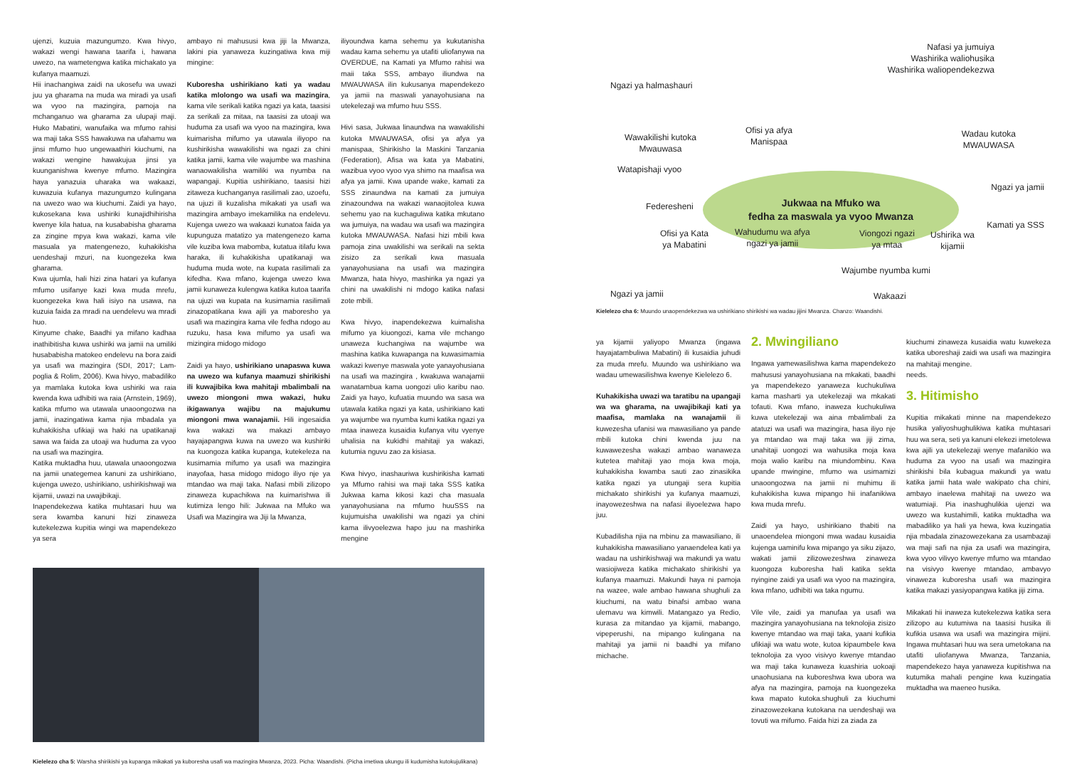ujenzi, kuzuia mazungumzo. Kwa hivyo, wakazi wengi hawana taarifa i, hawana uwezo, na wametengwa katika michakato ya kufanya maamuzi.
Hii inachangiwa zaidi na ukosefu wa uwazi juu ya gharama na muda wa miradi ya usafi wa vyoo na mazingira, pamoja na mchanganuo wa gharama za ulupaji maji. Huko Mabatini, wanufaika wa mfumo rahisi wa maji taka SSS hawakuwa na ufahamu wa jinsi mfumo huo ungewaathiri kiuchumi, na wakazi wengine hawakujua jinsi ya kuunganishwa kwenye mfumo. Mazingira haya yanazuia uharaka wa wakaazi, kuwazuia kufanya mazungumzo kulingana na uwezo wao wa kiuchumi. Zaidi ya hayo, kukosekana kwa ushiriki kunajidhihirisha kwenye kila hatua, na kusababisha gharama za zingine mpya kwa wakazi, kama vile masuala ya matengenezo, kuhakikisha uendeshaji mzuri, na kuongezeka kwa gharama.
Kwa ujumla, hali hizi zina hatari ya kufanya mfumo usifanye kazi kwa muda mrefu, kuongezeka kwa hali isiyo na usawa, na kuzuia faida za mradi na uendelevu wa mradi huo.
Kinyume chake, Baadhi ya mifano kadhaa inathibitisha kuwa ushiriki wa jamii na umiliki husababisha matokeo endelevu na bora zaidi ya usafi wa mazingira (SDI, 2017; Lam-poglia & Rolim, 2006). Kwa hivyo, mabadiliko ya mamlaka kutoka kwa ushiriki wa raia kwenda kwa udhibiti wa raia (Arnstein, 1969), katika mfumo wa utawala unaoongozwa na jamii, inazingatiwa kama njia mbadala ya kuhakikisha ufikiaji wa haki na upatikanaji sawa wa faida za utoaji wa huduma za vyoo na usafi wa mazingira.
Katika muktadha huu, utawala unaoongozwa na jamii unategemea kanuni za ushirikiano, kujenga uwezo, ushirikiano, ushirikishwaji wa kijamii, uwazi na uwajibikaji.
Inapendekezwa katika muhtasari huu wa sera kwamba kanuni hizi zinaweza kutekelezwa kupitia wingi wa mapendekezo ya sera
ambayo ni mahususi kwa jiji la Mwanza, lakini pia yanaweza kuzingatiwa kwa miji mingine:
Kuboresha ushirikiano kati ya wadau katika mlolongo wa usafi wa mazingira, kama vile serikali katika ngazi ya kata, taasisi za serikali za mitaa, na taasisi za utoaji wa huduma za usafi wa vyoo na mazingira, kwa kuimarisha mifumo ya utawala iliyopo na kushirikisha wawakilishi wa ngazi za chini katika jamii, kama vile wajumbe wa mashina wanaowakilisha wamiliki wa nyumba na wapangaji. Kupitia ushirikiano, taasisi hizi zitaweza kuchanganya rasilimali zao, uzoefu, na ujuzi ili kuzalisha mikakati ya usafi wa mazingira ambayo imekamilika na endelevu. Kujenga uwezo wa wakaazi kunatoa faida ya kupunguza matatizo ya matengenezo kama vile kuziba kwa mabomba, kutatua itilafu kwa haraka, ili kuhakikisha upatikanaji wa huduma muda wote, na kupata rasilimali za kifedha. Kwa mfano, kujenga uwezo kwa jamii kunaweza kulengwa katika kutoa taarifa na ujuzi wa kupata na kusimamia rasilimali zinazopatikana kwa ajili ya maboresho ya usafi wa mazingira kama vile fedha ndogo au ruzuku, hasa kwa mifumo ya usafi wa mizingira midogo midogo
Zaidi ya hayo, ushirikiano unapaswa kuwa na uwezo wa kufanya maamuzi shirikishi ili kuwajibika kwa mahitaji mbalimbali na uwezo miongoni mwa wakazi, huku ikigawanya wajibu na majukumu miongoni mwa wanajamii. Hili ingesaidia kwa wakazi wa makazi ambayo hayajapangwa kuwa na uwezo wa kushiriki na kuongoza katika kupanga, kutekeleza na kusimamia mifumo ya usafi wa mazingira inayofaa, hasa midogo midogo iliyo nje ya mtandao wa maji taka. Nafasi mbili zilizopo zinaweza kupachikwa na kuimarishwa ili kutimiza lengo hili: Jukwaa na Mfuko wa Usafi wa Mazingira wa Jiji la Mwanza,
iliyoundwa kama sehemu ya kukutanisha wadau kama sehemu ya utafiti uliofanywa na OVERDUE, na Kamati ya Mfumo rahisi wa maii taka SSS, ambayo iliundwa na MWAUWASA ilin kukusanya mapendekezo ya jamii na maswali yanayohusiana na utekelezaji wa mfumo huu SSS.
Hivi sasa, Jukwaa linaundwa na wawakilishi kutoka MWAUWASA, ofisi ya afya ya manispaa, Shirikisho la Maskini Tanzania (Federation), Afisa wa kata ya Mabatini, wazibua vyoo vyoo vya shimo na maafisa wa afya ya jamii. Kwa upande wake, kamati za SSS zinaundwa na kamati za jumuiya zinazoundwa na wakazi wanaojitolea kuwa sehemu yao na kuchaguliwa katika mkutano wa jumuiya, na wadau wa usafi wa mazingira kutoka MWAUWASA. Nafasi hizi mbili kwa pamoja zina uwakilishi wa serikali na sekta zisizo za serikali kwa masuala yanayohusiana na usafi wa mazingira Mwanza, hata hivyo, mashirika ya ngazi ya chini na uwakilishi ni mdogo katika nafasi zote mbili.
Kwa hivyo, inapendekezwa kuimalisha mifumo ya kiuongozi, kama vile mchango unaweza kuchangiwa na wajumbe wa mashina katika kuwapanga na kuwasimamia wakazi kwenye maswala yote yanayohusiana na usafi wa mazingira , kwakuwa wanajamii wanatambua kama uongozi ulio karibu nao. Zaidi ya hayo, kufuatia muundo wa sasa wa utawala katika ngazi ya kata, ushirikiano kati ya wajumbe wa nyumba kumi katika ngazi ya mtaa inaweza kusaidia kufanya vitu vyenye uhalisia na kukidhi mahitaji ya wakazi, kutumia nguvu zao za kisiasa.
Kwa hivyo, inashauriwa kushirikisha kamati ya Mfumo rahisi wa maji taka SSS katika Jukwaa kama kikosi kazi cha masuala yanayohusiana na mfumo huuSSS na kujumuisha uwakilishi wa ngazi ya chini kama ilivyoelezwa hapo juu na mashirika mengine
Kielelezo cha 5: Warsha shirikishi ya kupanga mikakati ya kuboresha usafi wa mazingira Mwanza, 2023. Picha: Waandishi. (Picha imetiwa ukungu ili kudumisha kutokujulikana)
Nafasi ya jumuiya
Washirika waliohusika
Washirika waliopendekezwa
Ngazi ya halmashauri
Wawakilishi kutoka
Mwauwasa
Ofisi ya afya
Manispaa
Wadau kutoka
MWAUWASA
Watapishaji vyoo
Jukwaa na Mfuko wa
fedha za maswala ya vyoo Mwanza
Ngazi ya jamii
Federesheni
Kamati ya SSS
Ofisi ya Kata
ya Mabatini
Wahudumu wa afya
ngazi ya jamii
Viongozi ngazi
ya mtaa
Ushirika wa
kijamii
Wajumbe nyumba kumi
Ngazi ya jamii Wakaazi
Kielelezo cha 6: Muundo unaopendekezwa wa ushirikiano shirikishi wa wadau jijini Mwanza. Chanzo: Waandishi.
ya kijamii yaliyopo Mwanza (ingawa hayajatambuliwa Mabatini) ili kusaidia juhudi za muda mrefu. Muundo wa ushirikiano wa wadau umewasilishwa kwenye Kielelezo 6.
Kuhakikisha uwazi wa taratibu na upangaji wa wa gharama, na uwajibikaji kati ya maafisa, mamlaka na wanajamii ili kuwezesha ufanisi wa mawasiliano ya pande mbili kutoka chini kwenda juu na kuwawezesha wakazi ambao wanaweza kutetea mahitaji yao moja kwa moja, kuhakikisha kwamba sauti zao zinasikika katika ngazi ya utungaji sera kupitia michakato shirikishi ya kufanya maamuzi, inayowezeshwa na nafasi iliyoelezwa hapo juu.
Kubadilisha njia na mbinu za mawasiliano, ili kuhakikisha mawasiliano yanaendelea kati ya wadau na ushirikishwaji wa makundi ya watu wasiojiweza katika michakato shirikishi ya kufanya maamuzi. Makundi haya ni pamoja na wazee, wale ambao hawana shughuli za kiuchumi, na watu binafsi ambao wana ulemavu wa kimwili. Matangazo ya Redio, kurasa za mitandao ya kijamii, mabango, vipeperushi, na mipango kulingana na mahitaji ya jamii ni baadhi ya mifano michache.
2. Mwingiliano
Ingawa yamewasilishwa kama mapendekezo mahususi yanayohusiana na mkakati, baadhi ya mapendekezo yanaweza kuchukuliwa kama masharti ya utekelezaji wa mkakati tofauti. Kwa mfano, inaweza kuchukuliwa kuwa utekelezaji wa aina mbalimbali za atatuzi wa usafi wa mazingira, hasa iliyo nje ya mtandao wa maji taka wa jiji zima, unahitaji uongozi wa wahusika moja kwa moja walio karibu na miundombinu. Kwa upande mwingine, mfumo wa usimamizi unaoongozwa na jamii ni muhimu ili kuhakikisha kuwa mipango hii inafanikiwa kwa muda mrefu.
Zaidi ya hayo, ushirikiano thabiti na unaoendelea miongoni mwa wadau kusaidia kujenga uaminifu kwa mipango ya siku zijazo, wakati jamii zilizowezeshwa zinaweza kuongoza kuboresha hali katika sekta nyingine zaidi ya usafi wa vyoo na mazingira, kwa mfano, udhibiti wa taka ngumu.
Vile vile, zaidi ya manufaa ya usafi wa mazingira yanayohusiana na teknolojia zisizo kwenye mtandao wa maji taka, yaani kufikia ufikiaji wa watu wote, kutoa kipaumbele kwa teknolojia za vyoo visivyo kwenye mtandao wa maji taka kunaweza kuashiria uokoaji unaohusiana na kuboreshwa kwa ubora wa afya na mazingira, pamoja na kuongezeka kwa mapato kutoka.shughuli za kiuchumi zinazowezekana kutokana na uendeshaji wa tovuti wa mifumo. Faida hizi za ziada za
kiuchumi zinaweza kusaidia watu kuwekeza katika uboreshaji zaidi wa usafi wa mazingira na mahitaji mengine.
needs.
3. Hitimisho
Kupitia mikakati minne na mapendekezo husika yaliyoshughulikiwa katika muhtasari huu wa sera, seti ya kanuni elekezi imetolewa kwa ajili ya utekelezaji wenye mafanikio wa huduma za vyoo na usafi wa mazingira shirikishi bila kubagua makundi ya watu katika jamii hata wale wakipato cha chini, ambayo inaelewa mahitaji na uwezo wa watumiaji. Pia inashughulikia ujenzi wa uwezo wa kustahimili, katika muktadha wa mabadiliko ya hali ya hewa, kwa kuzingatia njia mbadala zinazowezekana za usambazaji wa maji safi na njia za usafi wa mazingira, kwa vyoo vilivyo kwenye mfumo wa mtandao na visivyo kwenye mtandao, ambavyo vinaweza kuboresha usafi wa mazingira katika makazi yasiyopangwa katika jiji zima.
Mikakati hii inaweza kutekelezwa katika sera zilizopo au kutumiwa na taasisi husika ili kufikia usawa wa usafi wa mazingira mijini. Ingawa muhtasari huu wa sera umetokana na utafiti uliofanywa Mwanza, Tanzania, mapendekezo haya yanaweza kupitishwa na kutumika mahali pengine kwa kuzingatia muktadha wa maeneo husika.